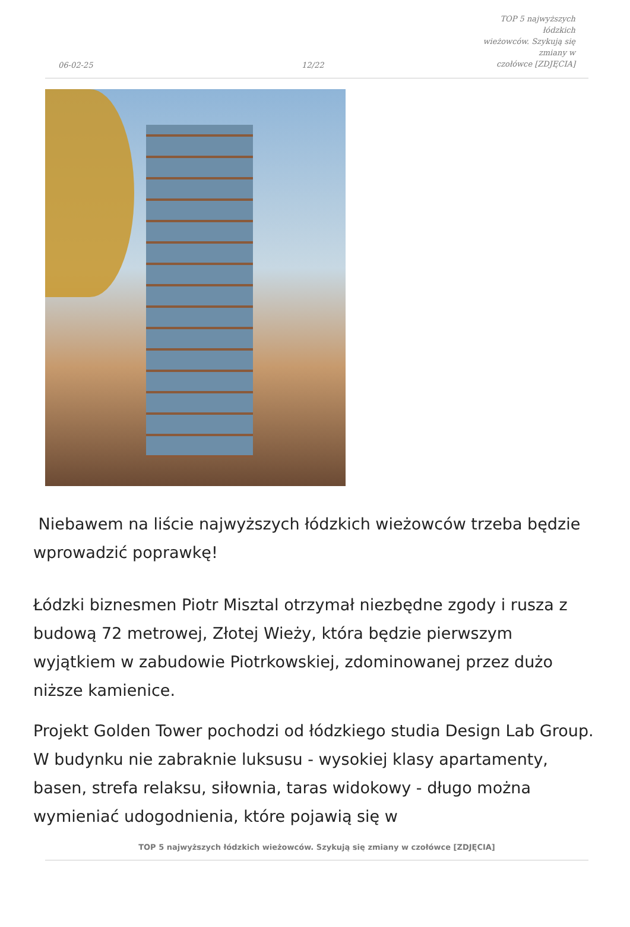06-02-25
12/22
TOP 5 najwyższych łódzkich
wieżowców. Szykują się zmiany w
czołówce [ZDJĘCIA]
Niebawem na liście najwyższych łódzkich wieżowców trzeba będzie wprowadzić poprawkę!
Łódzki biznesmen Piotr Misztal otrzymał niezbędne zgody i rusza z budową 72 metrowej, Złotej Wieży, która będzie pierwszym wyjątkiem w zabudowie Piotrkowskiej, zdominowanej przez dużo niższe kamienice.
Projekt Golden Tower pochodzi od łódzkiego studia Design Lab Group. W budynku nie zabraknie luksusu - wysokiej klasy apartamenty, basen, strefa relaksu, siłownia, taras widokowy - długo można wymieniać udogodnienia, które pojawią się w
TOP 5 najwyższych łódzkich wieżowców. Szykują się zmiany w czołówce [ZDJĘCIA]